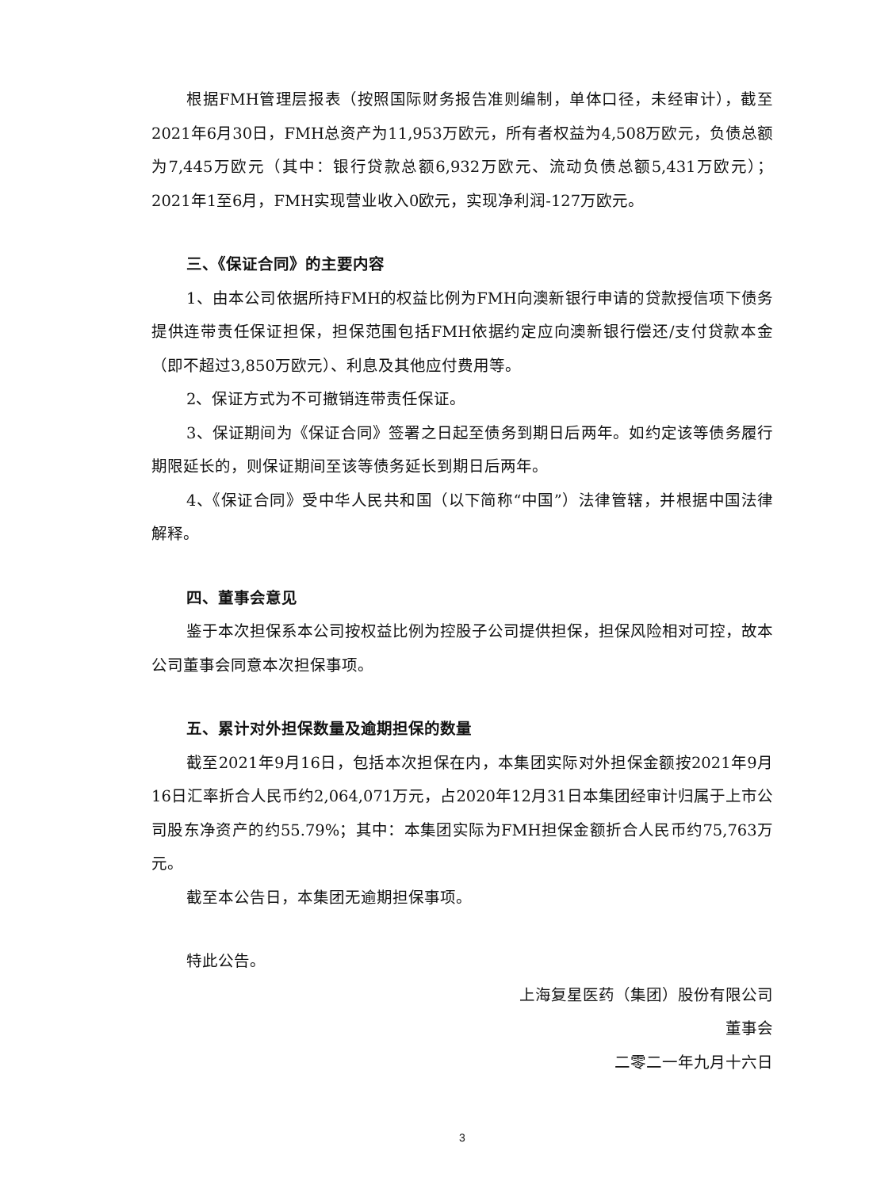根据FMH管理层报表（按照国际财务报告准则编制，单体口径，未经审计），截至2021年6月30日，FMH总资产为11,953万欧元，所有者权益为4,508万欧元，负债总额为7,445万欧元（其中：银行贷款总额6,932万欧元、流动负债总额5,431万欧元）；2021年1至6月，FMH实现营业收入0欧元，实现净利润-127万欧元。
三、《保证合同》的主要内容
1、由本公司依据所持FMH的权益比例为FMH向澳新银行申请的贷款授信项下债务提供连带责任保证担保，担保范围包括FMH依据约定应向澳新银行偿还/支付贷款本金（即不超过3,850万欧元）、利息及其他应付费用等。
2、保证方式为不可撤销连带责任保证。
3、保证期间为《保证合同》签署之日起至债务到期日后两年。如约定该等债务履行期限延长的，则保证期间至该等债务延长到期日后两年。
4、《保证合同》受中华人民共和国（以下简称“中国”）法律管辖，并根据中国法律解释。
四、董事会意见
鉴于本次担保系本公司按权益比例为控股子公司提供担保，担保风险相对可控，故本公司董事会同意本次担保事项。
五、累计对外担保数量及逾期担保的数量
截至2021年9月16日，包括本次担保在内，本集团实际对外担保金额按2021年9月16日汇率折合人民币约2,064,071万元，占2020年12月31日本集团经审计归属于上市公司股东净资产的约55.79%；其中：本集团实际为FMH担保金额折合人民币约75,763万元。
截至本公告日，本集团无逾期担保事项。
特此公告。
上海复星医药（集团）股份有限公司
董事会
二零二一年九月十六日
3